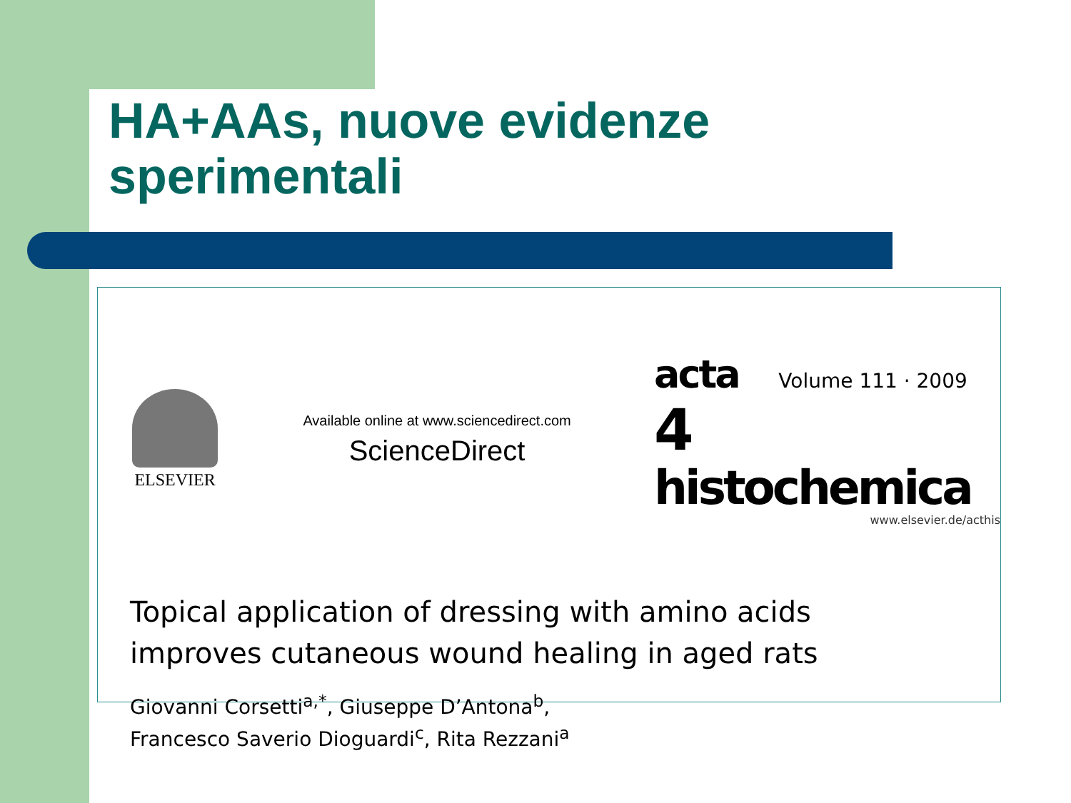HA+AAs, nuove evidenze
sperimentali
ELSEVIER
Available online at www.sciencedirect.com
ScienceDirect
acta Volume 111 · 2009 4
histochemica
www.elsevier.de/acthis
Topical application of dressing with amino acids
improves cutaneous wound healing in aged rats
Giovanni Corsetti<sup>a,*</sup>, Giuseppe D’Antona<sup>b</sup>,
Francesco Saverio Dioguardi<sup>c</sup>, Rita Rezzani<sup>a</sup>